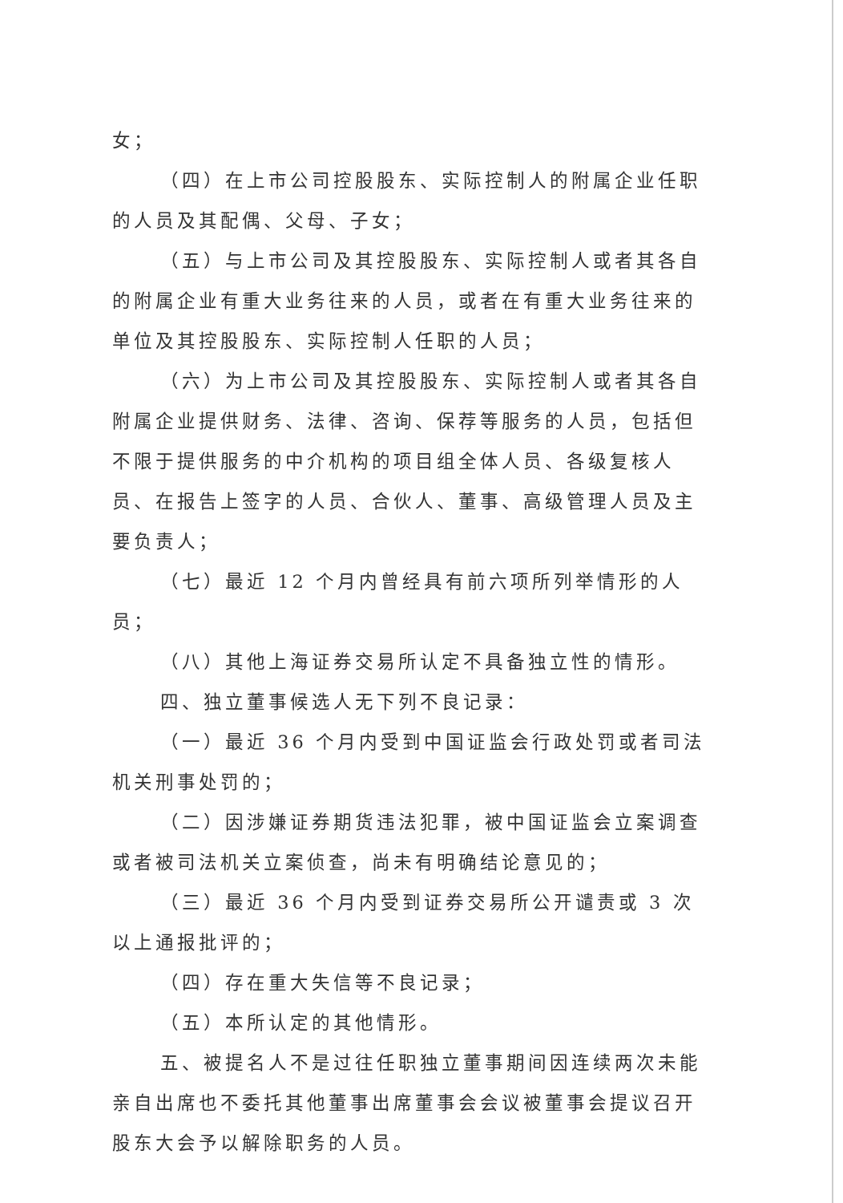女；
（四）在上市公司控股股东、实际控制人的附属企业任职的人员及其配偶、父母、子女；
（五）与上市公司及其控股股东、实际控制人或者其各自的附属企业有重大业务往来的人员，或者在有重大业务往来的单位及其控股股东、实际控制人任职的人员；
（六）为上市公司及其控股股东、实际控制人或者其各自附属企业提供财务、法律、咨询、保荐等服务的人员，包括但不限于提供服务的中介机构的项目组全体人员、各级复核人员、在报告上签字的人员、合伙人、董事、高级管理人员及主要负责人；
（七）最近 12 个月内曾经具有前六项所列举情形的人员；
（八）其他上海证券交易所认定不具备独立性的情形。
四、独立董事候选人无下列不良记录：
（一）最近 36 个月内受到中国证监会行政处罚或者司法机关刑事处罚的；
（二）因涉嫌证券期货违法犯罪，被中国证监会立案调查或者被司法机关立案侦查，尚未有明确结论意见的；
（三）最近 36 个月内受到证券交易所公开谴责或 3 次以上通报批评的；
（四）存在重大失信等不良记录；
（五）本所认定的其他情形。
五、被提名人不是过往任职独立董事期间因连续两次未能亲自出席也不委托其他董事出席董事会会议被董事会提议召开股东大会予以解除职务的人员。